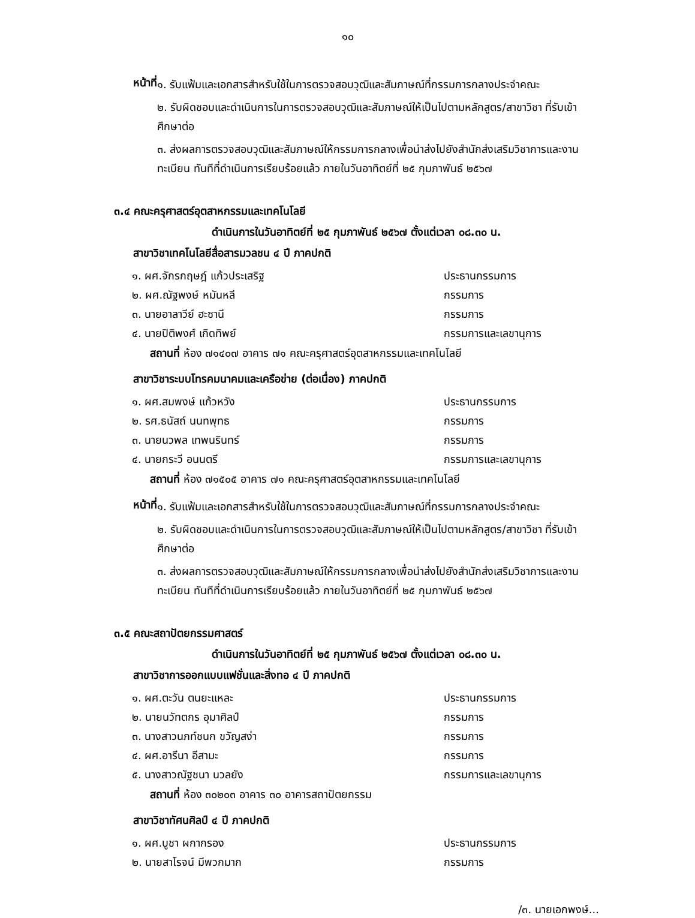๑๐
หน้าที่
๑. รับแฟ้มและเอกสารสำหรับใช้ในการตรวจสอบวุฒิและสัมภาษณ์ที่กรรมการกลางประจำคณะ
๒. รับผิดชอบและดำเนินการในการตรวจสอบวุฒิและสัมภาษณ์ให้เป็นไปตามหลักสูตร/สาขาวิชา ที่รับเข้าศึกษาต่อ
๓. ส่งผลการตรวจสอบวุฒิและสัมภาษณ์ให้กรรมการกลางเพื่อนำส่งไปยังสำนักส่งเสริมวิชาการและงานทะเบียน ทันทีที่ดำเนินการเรียบร้อยแล้ว ภายในวันอาทิตย์ที่ ๒๕ กุมภาพันธ์ ๒๕๖๗
๓.๔ คณะครุศาสตร์อุตสาหกรรมและเทคโนโลยี
ดำเนินการในวันอาทิตย์ที่ ๒๕ กุมภาพันธ์ ๒๕๖๗ ตั้งแต่เวลา ๐๘.๓๐ น.
สาขาวิชาเทคโนโลยีสื่อสารมวลชน ๔ ปี ภาคปกติ
๑. ผศ.จักรกฤษฎ์ แก้วประเสริฐ ประธานกรรมการ
๒. ผศ.ณัฐพงษ์ หมันหลี กรรมการ
๓. นายอาลาวีย์ ฮะซานี กรรมการ
๔. นายปิติพงศ์ เกิดทิพย์ กรรมการและเลขานุการ
สถานที่ ห้อง ๗๑๔๐๗ อาคาร ๗๑ คณะครุศาสตร์อุตสาหกรรมและเทคโนโลยี
สาขาวิชาระบบโทรคมนาคมและเครือข่าย (ต่อเนื่อง) ภาคปกติ
๑. ผศ.สมพงษ์ แก้วหวัง ประธานกรรมการ
๒. รศ.ธนัสถ์ นนทพุทธ กรรมการ
๓. นายนวพล เทพนรินทร์ กรรมการ
๔. นายกระวี อนนตรี กรรมการและเลขานุการ
สถานที่ ห้อง ๗๑๕๐๕ อาคาร ๗๑ คณะครุศาสตร์อุตสาหกรรมและเทคโนโลยี
หน้าที่
๑. รับแฟ้มและเอกสารสำหรับใช้ในการตรวจสอบวุฒิและสัมภาษณ์ที่กรรมการกลางประจำคณะ
๒. รับผิดชอบและดำเนินการในการตรวจสอบวุฒิและสัมภาษณ์ให้เป็นไปตามหลักสูตร/สาขาวิชา ที่รับเข้าศึกษาต่อ
๓. ส่งผลการตรวจสอบวุฒิและสัมภาษณ์ให้กรรมการกลางเพื่อนำส่งไปยังสำนักส่งเสริมวิชาการและงานทะเบียน ทันทีที่ดำเนินการเรียบร้อยแล้ว ภายในวันอาทิตย์ที่ ๒๕ กุมภาพันธ์ ๒๕๖๗
๓.๕ คณะสถาปัตยกรรมศาสตร์
ดำเนินการในวันอาทิตย์ที่ ๒๕ กุมภาพันธ์ ๒๕๖๗ ตั้งแต่เวลา ๐๘.๓๐ น.
สาขาวิชาการออกแบบแฟชั่นและสิ่งทอ ๔ ปี ภาคปกติ
๑. ผศ.ตะวัน ตนยะแหละ ประธานกรรมการ
๒. นายนวัทตกร อุมาศิลป์ กรรมการ
๓. นางสาวนภท์ชนก ขวัญสง่า กรรมการ
๔. ผศ.อารีนา อีสามะ กรรมการ
๕. นางสาวณัฐชนา นวลยัง กรรมการและเลขานุการ
สถานที่ ห้อง ๓๐๒๐๓ อาคาร ๓๐ อาคารสถาปัตยกรรม
สาขาวิชาทัศนศิลป์ ๔ ปี ภาคปกติ
๑. ผศ.บูชา ผกากรอง ประธานกรรมการ
๒. นายสาโรจน์ มีพวกมาก กรรมการ
/๓. นายเอกพงษ์...